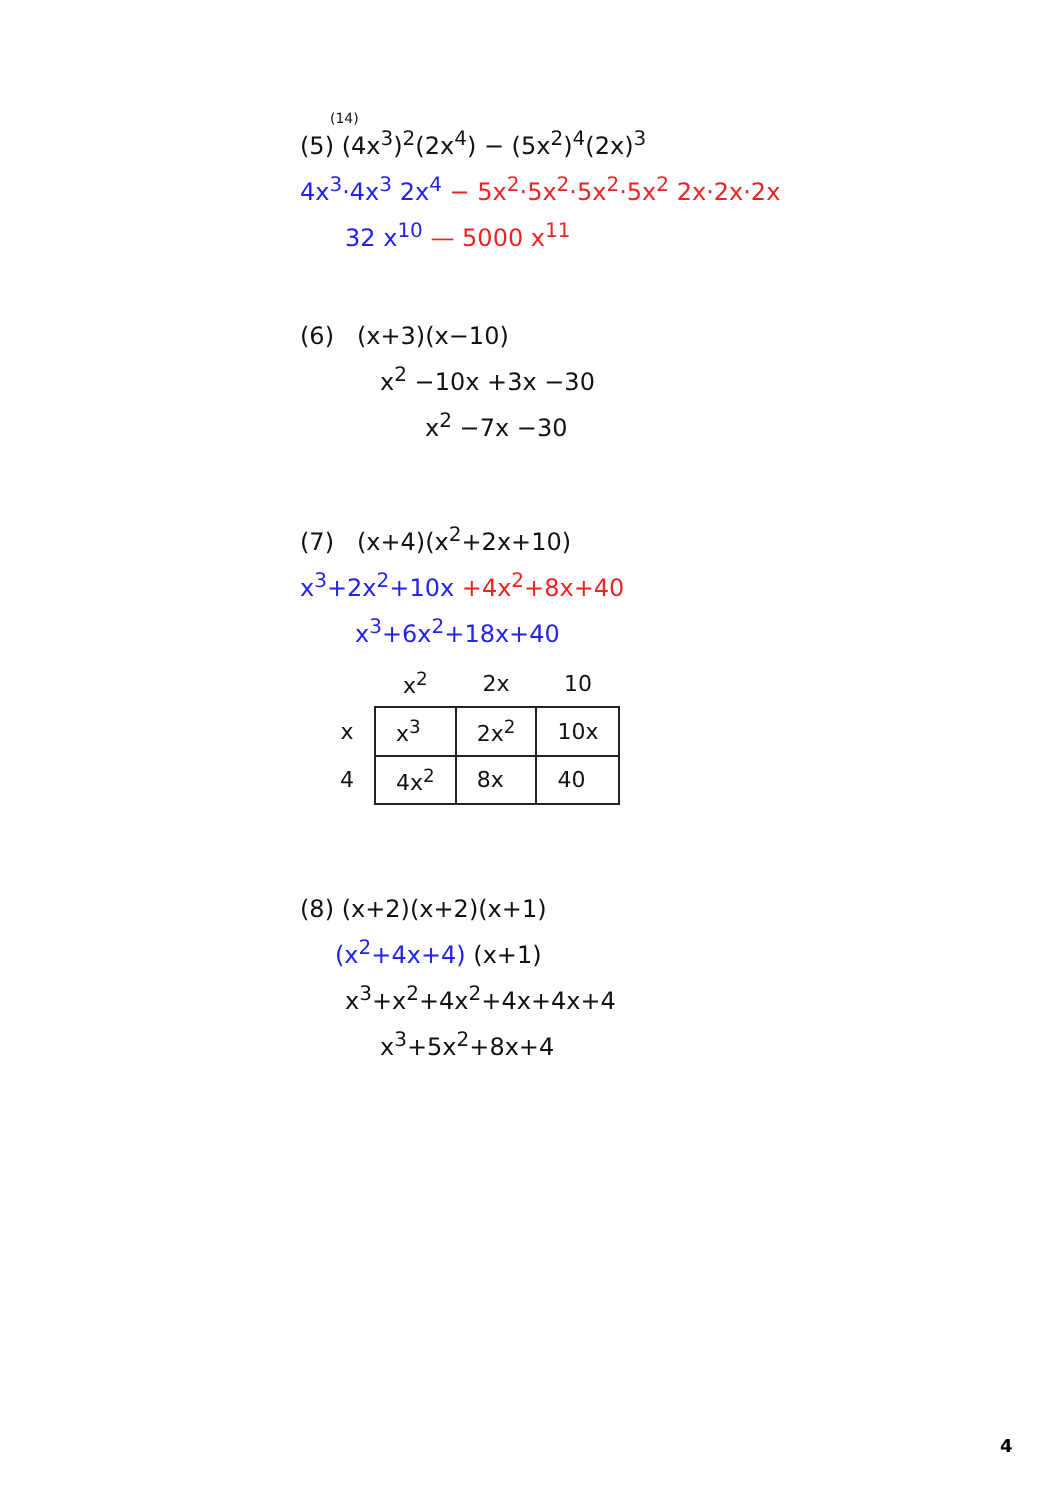(14)
(5) (4x<sup>3</sup>)<sup>2</sup>(2x<sup>4</sup>) − (5x<sup>2</sup>)<sup>4</sup>(2x)<sup>3</sup>
4x<sup>3</sup>·4x<sup>3</sup> 2x<sup>4</sup> − 5x<sup>2</sup>·5x<sup>2</sup>·5x<sup>2</sup>·5x<sup>2</sup> 2x·2x·2x
32 x<sup>10</sup> — 5000 x<sup>11</sup>
(6) (x+3)(x−10)
x<sup>2</sup> −10x +3x −30
x<sup>2</sup> −7x −30
(7) (x+4)(x<sup>2</sup>+2x+10)
x<sup>3</sup>+2x<sup>2</sup>+10x +4x<sup>2</sup>+8x+40
x<sup>3</sup>+6x<sup>2</sup>+18x+40
| | x<sup>2</sup> | 2x | 10 |
| --- | --- | --- | --- |
| x | x<sup>3</sup> | 2x<sup>2</sup> | 10x |
| 4 | 4x<sup>2</sup> | 8x | 40 |
(8) (x+2)(x+2)(x+1)
(x<sup>2</sup>+4x+4) (x+1)
x<sup>3</sup>+x<sup>2</sup>+4x<sup>2</sup>+4x+4x+4
x<sup>3</sup>+5x<sup>2</sup>+8x+4
4